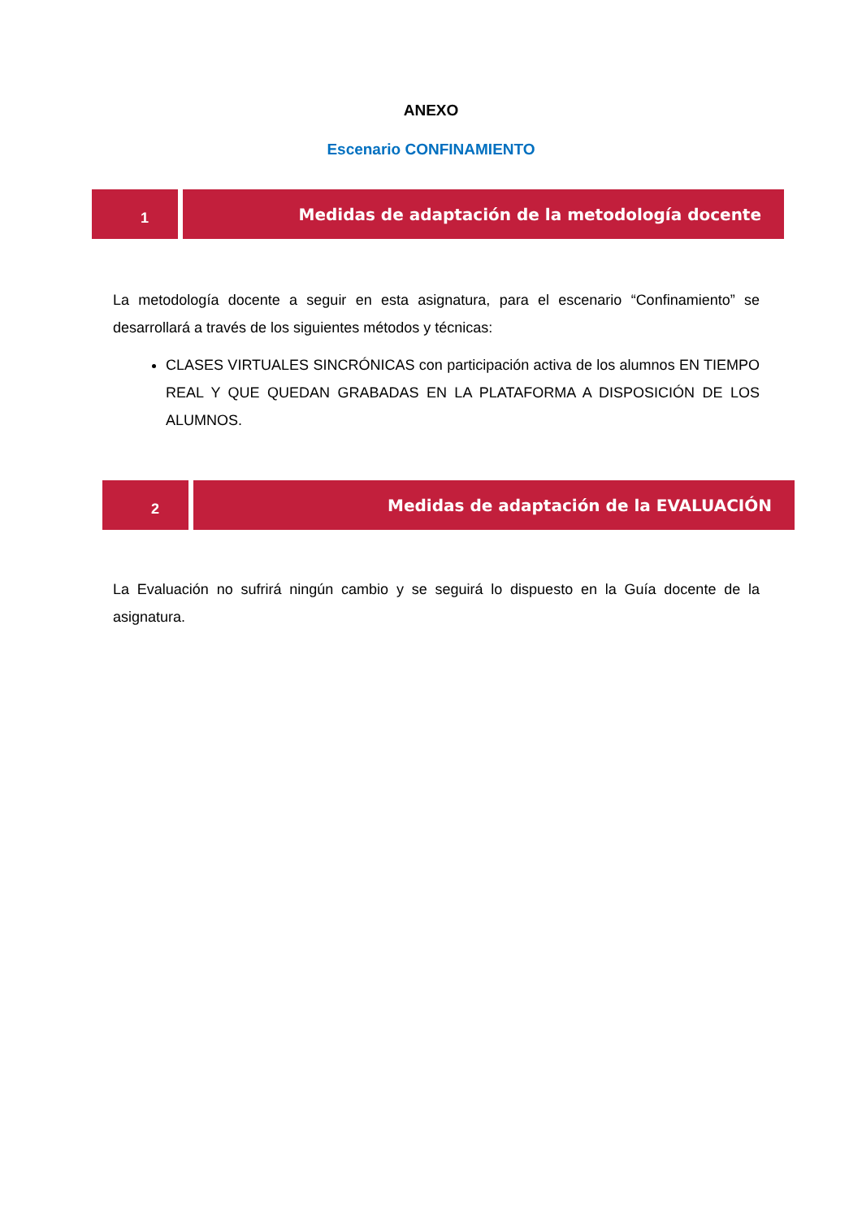ANEXO
Escenario CONFINAMIENTO
1 Medidas de adaptación de la metodología docente
La metodología docente a seguir en esta asignatura, para el escenario “Confinamiento” se desarrollará a través de los siguientes métodos y técnicas:
CLASES VIRTUALES SINCRÓNICAS con participación activa de los alumnos EN TIEMPO REAL Y QUE QUEDAN GRABADAS EN LA PLATAFORMA A DISPOSICIÓN DE LOS ALUMNOS.
2 Medidas de adaptación de la EVALUACIÓN
La Evaluación no sufrirá ningún cambio y se seguirá lo dispuesto en la Guía docente de la asignatura.